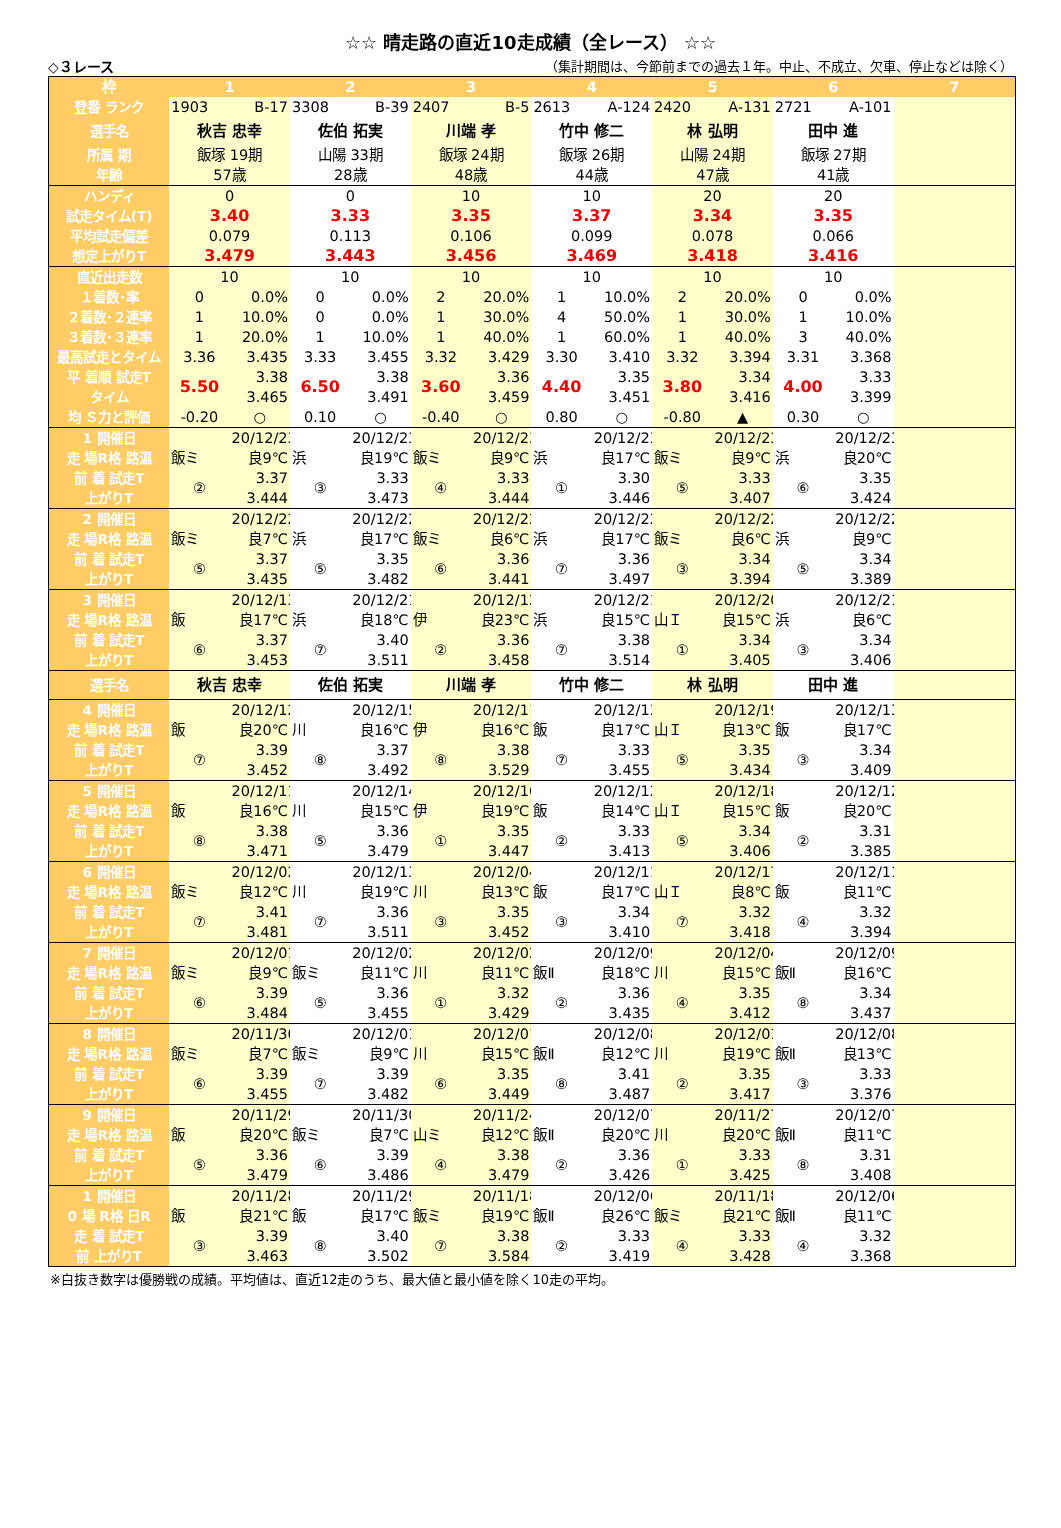☆☆ 晴走路の直近10走成績（全レース） ☆☆
◇３レース （集計期間は、今節前までの過去１年。中止、不成立、欠車、停止などは除く）
| 枠 | 1 | | 2 | | 3 | | 4 | | 5 | | 6 | | 7 |
| 登番 ランク | 1903 | B-17 | 3308 | B-39 | 2407 | B-5 | 2613 | A-124 | 2420 | A-131 | 2721 | A-101 | |
| 選手名 | 秋吉 忠幸 | | 佐伯 拓実 | | 川端 孝 | | 竹中 修二 | | 林 弘明 | | 田中 進 | | |
| 所属 期 | 飯塚 19期 | | 山陽 33期 | | 飯塚 24期 | | 飯塚 26期 | | 山陽 24期 | | 飯塚 27期 | | |
| 年齢 | 57歳 | | 28歳 | | 48歳 | | 44歳 | | 47歳 | | 41歳 | | |
| ハンディ | 0 | | 0 | | 10 | | 10 | | 20 | | 20 | | |
| 試走タイム(T) | 3.40 | | 3.33 | | 3.35 | | 3.37 | | 3.34 | | 3.35 | | |
| 平均試走偏差 | 0.079 | | 0.113 | | 0.106 | | 0.099 | | 0.078 | | 0.066 | | |
| 想定上がりT | 3.479 | | 3.443 | | 3.456 | | 3.469 | | 3.418 | | 3.416 | | |
| 直近出走数 | 10 | | 10 | | 10 | | 10 | | 10 | | 10 | | |
| １着数･率 | 0 | 0.0% | 0 | 0.0% | 2 | 20.0% | 1 | 10.0% | 2 | 20.0% | 0 | 0.0% | |
| ２着数･２連率 | 1 | 10.0% | 0 | 0.0% | 1 | 30.0% | 4 | 50.0% | 1 | 30.0% | 1 | 10.0% | |
| ３着数･３連率 | 1 | 20.0% | 1 | 10.0% | 1 | 40.0% | 1 | 60.0% | 1 | 40.0% | 3 | 40.0% | |
| 最高試走とタイム | 3.36 | 3.435 | 3.33 | 3.455 | 3.32 | 3.429 | 3.30 | 3.410 | 3.32 | 3.394 | 3.31 | 3.368 | |
| 平 着順 試走T | 5.50 | 3.38 | 6.50 | 3.38 | 3.60 | 3.36 | 4.40 | 3.35 | 3.80 | 3.34 | 4.00 | 3.33 | |
| タイム | | 3.465 | | 3.491 | | 3.459 | | 3.451 | | 3.416 | | 3.399 | |
| 均 Ｓ力と評価 | -0.20 | ○ | 0.10 | ○ | -0.40 | ○ | 0.80 | ○ | -0.80 | ▲ | 0.30 | ○ | |
| 1 開催日 | | 20/12/23 | | 20/12/23 | | 20/12/23 | | 20/12/23 | | 20/12/23 | | 20/12/23 | |
| 走 場R格 路温 | 飯ミ | 良9℃ | 浜 | 良19℃ | 飯ミ | 良9℃ | 浜 | 良17℃ | 飯ミ | 良9℃ | 浜 | 良20℃ | |
| 前 着 試走T | ② | 3.37 | ③ | 3.33 | ④ | 3.33 | ① | 3.30 | ⑤ | 3.33 | ⑥ | 3.35 | |
| 上がりT | | 3.444 | | 3.473 | | 3.444 | | 3.446 | | 3.407 | | 3.424 | |
| 2 開催日 | | 20/12/22 | | 20/12/22 | | 20/12/22 | | 20/12/22 | | 20/12/22 | | 20/12/22 | |
| 走 場R格 路温 | 飯ミ | 良7℃ | 浜 | 良17℃ | 飯ミ | 良6℃ | 浜 | 良17℃ | 飯ミ | 良6℃ | 浜 | 良9℃ | |
| 前 着 試走T | ⑤ | 3.37 | ⑤ | 3.35 | ⑥ | 3.36 | ⑦ | 3.36 | ③ | 3.34 | ⑤ | 3.34 | |
| 上がりT | | 3.435 | | 3.482 | | 3.441 | | 3.497 | | 3.394 | | 3.389 | |
| 3 開催日 | | 20/12/13 | | 20/12/21 | | 20/12/12 | | 20/12/21 | | 20/12/20 | | 20/12/21 | |
| 走 場R格 路温 | 飯 | 良17℃ | 浜 | 良18℃ | 伊 | 良23℃ | 浜 | 良15℃ | 山Ｉ | 良15℃ | 浜 | 良6℃ | |
| 前 着 試走T | ⑥ | 3.37 | ⑦ | 3.40 | ② | 3.36 | ⑦ | 3.38 | ① | 3.34 | ③ | 3.34 | |
| 上がりT | | 3.453 | | 3.511 | | 3.458 | | 3.514 | | 3.405 | | 3.406 | |
| 選手名 | 秋吉 忠幸 | | 佐伯 拓実 | | 川端 孝 | | 竹中 修二 | | 林 弘明 | | 田中 進 | | |
| 4 開催日 | | 20/12/12 | | 20/12/15 | | 20/12/11 | | 20/12/13 | | 20/12/19 | | 20/12/13 | |
| 走 場R格 路温 | 飯 | 良20℃ | 川 | 良16℃ | 伊 | 良16℃ | 飯 | 良17℃ | 山Ｉ | 良13℃ | 飯 | 良17℃ | |
| 前 着 試走T | ⑦ | 3.39 | ⑧ | 3.37 | ⑧ | 3.38 | ⑦ | 3.33 | ⑤ | 3.35 | ③ | 3.34 | |
| 上がりT | | 3.452 | | 3.492 | | 3.529 | | 3.455 | | 3.434 | | 3.409 | |
| 5 開催日 | | 20/12/11 | | 20/12/14 | | 20/12/10 | | 20/12/12 | | 20/12/18 | | 20/12/12 | |
| 走 場R格 路温 | 飯 | 良16℃ | 川 | 良15℃ | 伊 | 良19℃ | 飯 | 良14℃ | 山Ｉ | 良15℃ | 飯 | 良20℃ | |
| 前 着 試走T | ⑧ | 3.38 | ⑤ | 3.36 | ① | 3.35 | ② | 3.33 | ⑤ | 3.34 | ② | 3.31 | |
| 上がりT | | 3.471 | | 3.479 | | 3.447 | | 3.413 | | 3.406 | | 3.385 | |
| 6 開催日 | | 20/12/02 | | 20/12/13 | | 20/12/04 | | 20/12/11 | | 20/12/17 | | 20/12/11 | |
| 走 場R格 路温 | 飯ミ | 良12℃ | 川 | 良19℃ | 川 | 良13℃ | 飯 | 良17℃ | 山Ｉ | 良8℃ | 飯 | 良11℃ | |
| 前 着 試走T | ⑦ | 3.41 | ⑦ | 3.36 | ③ | 3.35 | ③ | 3.34 | ⑦ | 3.32 | ④ | 3.32 | |
| 上がりT | | 3.481 | | 3.511 | | 3.452 | | 3.410 | | 3.418 | | 3.394 | |
| 7 開催日 | | 20/12/01 | | 20/12/02 | | 20/12/02 | | 20/12/09 | | 20/12/04 | | 20/12/09 | |
| 走 場R格 路温 | 飯ミ | 良9℃ | 飯ミ | 良11℃ | 川 | 良11℃ | 飯Ⅱ | 良18℃ | 川 | 良15℃ | 飯Ⅱ | 良16℃ | |
| 前 着 試走T | ⑥ | 3.39 | ⑤ | 3.36 | ① | 3.32 | ② | 3.36 | ④ | 3.35 | ⑧ | 3.34 | |
| 上がりT | | 3.484 | | 3.455 | | 3.429 | | 3.435 | | 3.412 | | 3.437 | |
| 8 開催日 | | 20/11/30 | | 20/12/01 | | 20/12/01 | | 20/12/08 | | 20/12/01 | | 20/12/08 | |
| 走 場R格 路温 | 飯ミ | 良7℃ | 飯ミ | 良9℃ | 川 | 良15℃ | 飯Ⅱ | 良12℃ | 川 | 良19℃ | 飯Ⅱ | 良13℃ | |
| 前 着 試走T | ⑥ | 3.39 | ⑦ | 3.39 | ⑥ | 3.35 | ⑧ | 3.41 | ② | 3.35 | ③ | 3.33 | |
| 上がりT | | 3.455 | | 3.482 | | 3.449 | | 3.487 | | 3.417 | | 3.376 | |
| 9 開催日 | | 20/11/29 | | 20/11/30 | | 20/11/24 | | 20/12/07 | | 20/11/27 | | 20/12/07 | |
| 走 場R格 路温 | 飯 | 良20℃ | 飯ミ | 良7℃ | 山ミ | 良12℃ | 飯Ⅱ | 良20℃ | 川 | 良20℃ | 飯Ⅱ | 良11℃ | |
| 前 着 試走T | ⑤ | 3.36 | ⑥ | 3.39 | ④ | 3.38 | ② | 3.36 | ① | 3.33 | ⑧ | 3.31 | |
| 上がりT | | 3.479 | | 3.486 | | 3.479 | | 3.426 | | 3.425 | | 3.408 | |
| 1 開催日 | | 20/11/28 | | 20/11/29 | | 20/11/18 | | 20/12/06 | | 20/11/18 | | 20/12/06 | |
| 0 場 R格 日R | 飯 | 良21℃ | 飯 | 良17℃ | 飯ミ | 良19℃ | 飯Ⅱ | 良26℃ | 飯ミ | 良21℃ | 飯Ⅱ | 良11℃ | |
| 走 着 試走T | ③ | 3.39 | ⑧ | 3.40 | ⑦ | 3.38 | ② | 3.33 | ④ | 3.33 | ④ | 3.32 | |
| 前 上がりT | | 3.463 | | 3.502 | | 3.584 | | 3.419 | | 3.428 | | 3.368 | |
※白抜き数字は優勝戦の成績。平均値は、直近12走のうち、最大値と最小値を除く10走の平均。